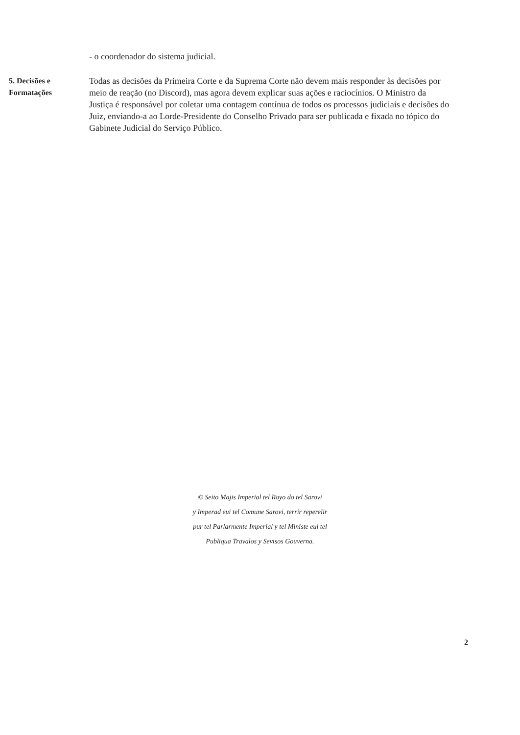- o coordenador do sistema judicial.
5. Decisões e Formatações
Todas as decisões da Primeira Corte e da Suprema Corte não devem mais responder às decisões por meio de reação (no Discord), mas agora devem explicar suas ações e raciocínios. O Ministro da Justiça é responsável por coletar uma contagem contínua de todos os processos judiciais e decisões do Juiz, enviando-a ao Lorde-Presidente do Conselho Privado para ser publicada e fixada no tópico do Gabinete Judicial do Serviço Público.
© Seito Majis Imperial tel Royo do tel Sarovi
y Imperad eui tel Comune Sarovi, terrir reperelir
pur tel Parlarmente Imperial y tel Ministe eui tel
Publiqua Travalos y Sevisos Gouverna.
2